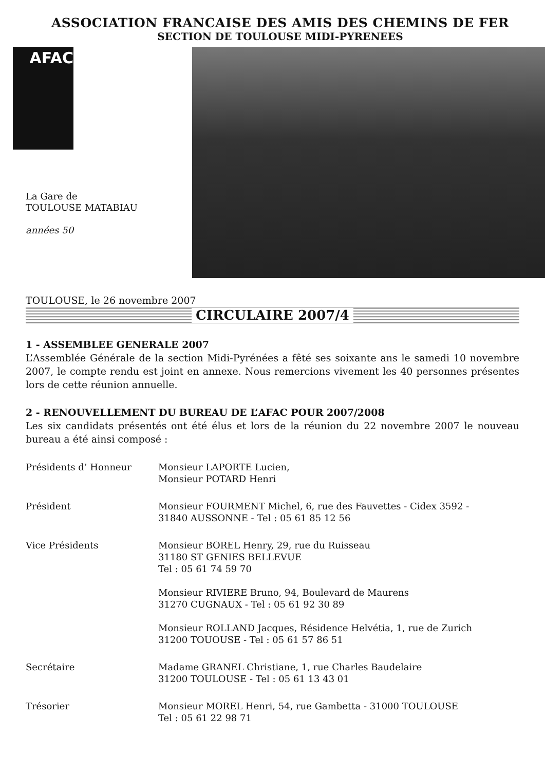ASSOCIATION FRANCAISE DES AMIS DES CHEMINS DE FER
SECTION DE TOULOUSE MIDI-PYRENEES
AFAC
La Gare de
TOULOUSE MATABIAU
années 50
TOULOUSE, le 26 novembre 2007
CIRCULAIRE 2007/4
1 - ASSEMBLEE GENERALE 2007
L’Assemblée Générale de la section Midi-Pyrénées a fêté ses soixante ans le samedi 10 novembre 2007, le compte rendu est joint en annexe. Nous remercions vivement les 40 personnes présentes lors de cette réunion annuelle.
2 - RENOUVELLEMENT DU BUREAU DE L’AFAC POUR 2007/2008
Les six candidats présentés ont été élus et lors de la réunion du 22 novembre 2007 le nouveau bureau a été ainsi composé :
Présidents d’ Honneur Monsieur LAPORTE Lucien,
Monsieur POTARD Henri
Président Monsieur FOURMENT Michel, 6, rue des Fauvettes - Cidex 3592 -
31840 AUSSONNE - Tel : 05 61 85 12 56
Vice Présidents Monsieur BOREL Henry, 29, rue du Ruisseau
31180 ST GENIES BELLEVUE
Tel : 05 61 74 59 70
Monsieur RIVIERE Bruno, 94, Boulevard de Maurens
31270 CUGNAUX - Tel : 05 61 92 30 89
Monsieur ROLLAND Jacques, Résidence Helvétia, 1, rue de Zurich
31200 TOUOUSE - Tel : 05 61 57 86 51
Secrétaire Madame GRANEL Christiane, 1, rue Charles Baudelaire
31200 TOULOUSE - Tel : 05 61 13 43 01
Trésorier Monsieur MOREL Henri, 54, rue Gambetta - 31000 TOULOUSE
Tel : 05 61 22 98 71